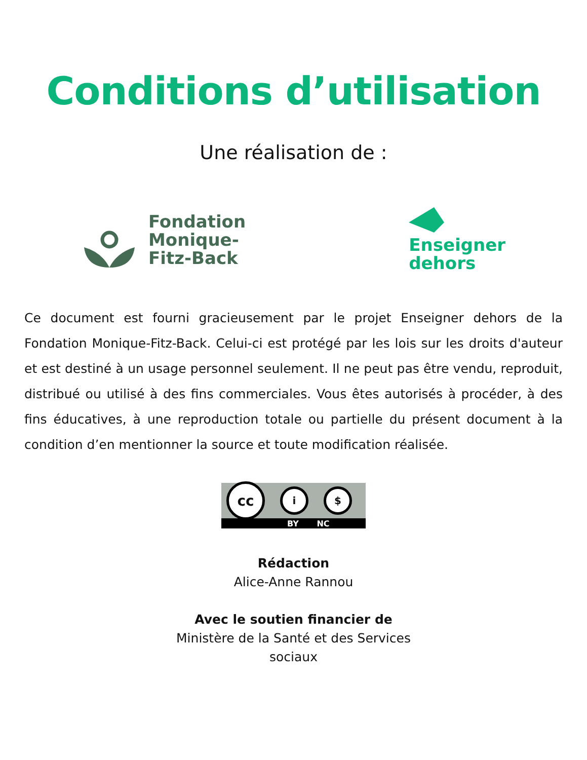Conditions d’utilisation
Une réalisation de :
Fondation
Monique-
Fitz-Back
Enseigner
dehors
Ce document est fourni gracieusement par le projet Enseigner dehors de la Fondation Monique-Fitz-Back. Celui-ci est protégé par les lois sur les droits d'auteur et est destiné à un usage personnel seulement. Il ne peut pas être vendu, reproduit, distribué ou utilisé à des fins commerciales. Vous êtes autorisés à procéder, à des fins éducatives, à une reproduction totale ou partielle du présent document à la condition d’en mentionner la source et toute modification réalisée.
cc
i $
BY NC
Rédaction
Alice-Anne Rannou
Avec le soutien financier de
Ministère de la Santé et des Services
sociaux